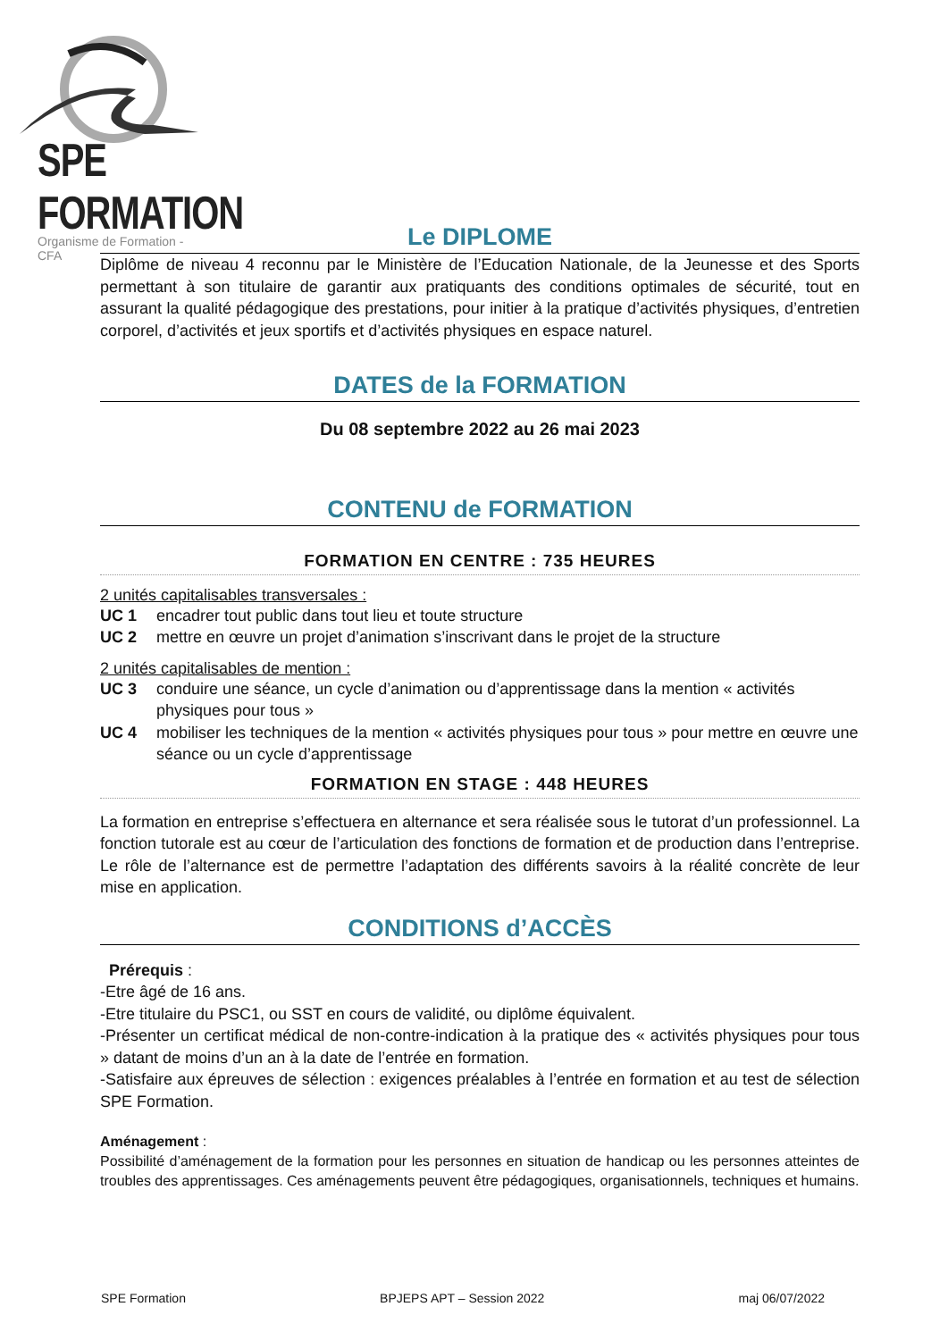SPE FORMATION
Organisme de Formation - CFA
Le DIPLOME
Diplôme de niveau 4 reconnu par le Ministère de l’Education Nationale, de la Jeunesse et des Sports permettant à son titulaire de garantir aux pratiquants des conditions optimales de sécurité, tout en assurant la qualité pédagogique des prestations, pour initier à la pratique d’activités physiques, d’entretien corporel, d’activités et jeux sportifs et d’activités physiques en espace naturel.
DATES de la FORMATION
Du 08 septembre 2022 au 26 mai 2023
CONTENU de FORMATION
FORMATION EN CENTRE : 735 HEURES
2 unités capitalisables transversales :
UC 1 encadrer tout public dans tout lieu et toute structure
UC 2 mettre en œuvre un projet d’animation s’inscrivant dans le projet de la structure
2 unités capitalisables de mention :
UC 3 conduire une séance, un cycle d’animation ou d’apprentissage dans la mention « activités physiques pour tous »
UC 4 mobiliser les techniques de la mention « activités physiques pour tous » pour mettre en œuvre une séance ou un cycle d’apprentissage
FORMATION EN STAGE : 448 HEURES
La formation en entreprise s’effectuera en alternance et sera réalisée sous le tutorat d’un professionnel. La fonction tutorale est au cœur de l’articulation des fonctions de formation et de production dans l’entreprise. Le rôle de l’alternance est de permettre l’adaptation des différents savoirs à la réalité concrète de leur mise en application.
CONDITIONS d’ACCÈS
Prérequis :
-Etre âgé de 16 ans.
-Etre titulaire du PSC1, ou SST en cours de validité, ou diplôme équivalent.
-Présenter un certificat médical de non-contre-indication à la pratique des « activités physiques pour tous » datant de moins d’un an à la date de l’entrée en formation.
-Satisfaire aux épreuves de sélection : exigences préalables à l’entrée en formation et au test de sélection SPE Formation.
Aménagement :
Possibilité d’aménagement de la formation pour les personnes en situation de handicap ou les personnes atteintes de troubles des apprentissages. Ces aménagements peuvent être pédagogiques, organisationnels, techniques et humains.
SPE Formation BPJEPS APT – Session 2022 maj 06/07/2022